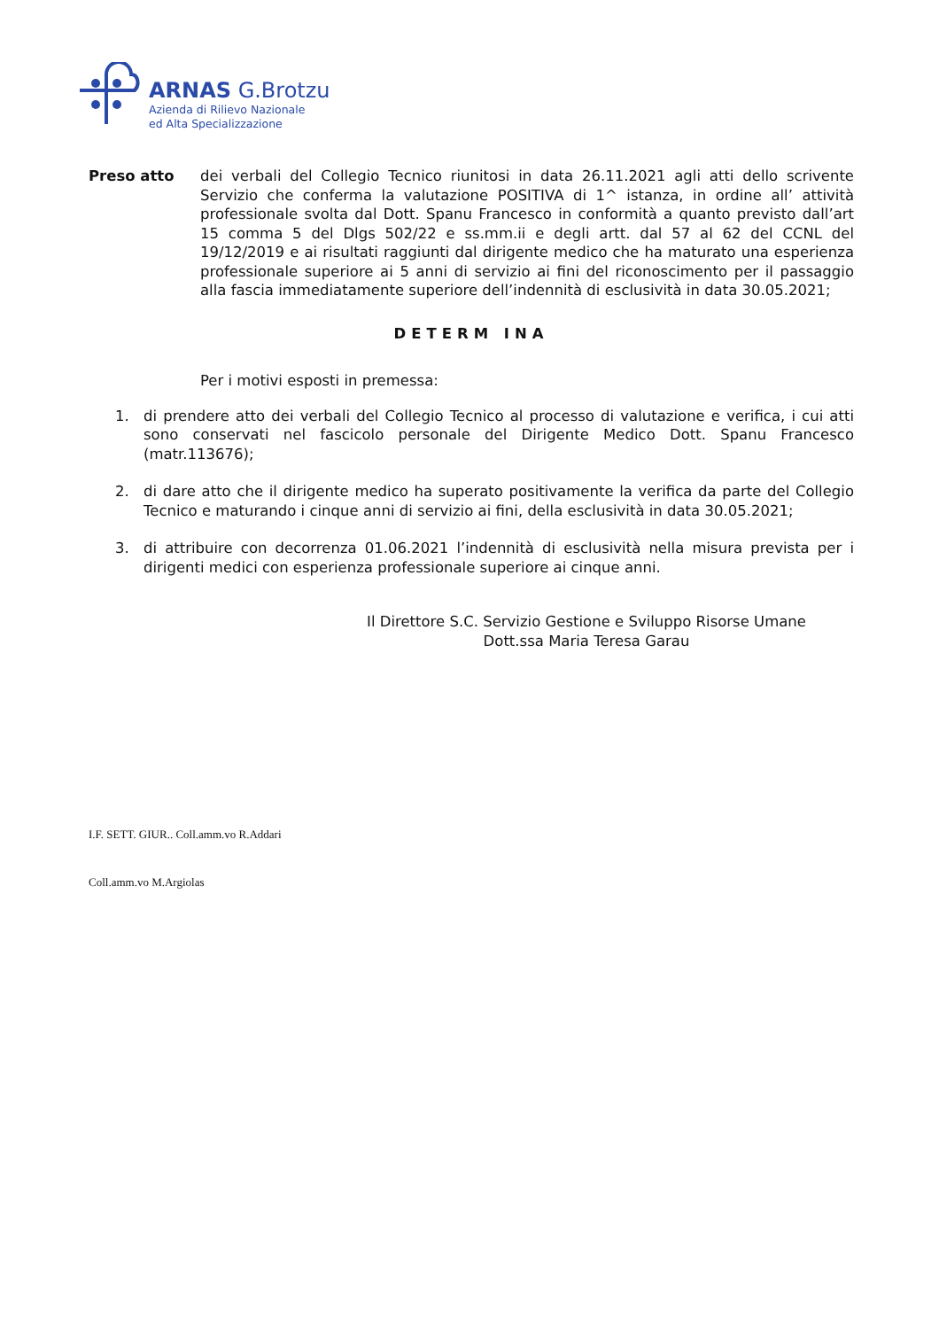ARNAS G.Brotzu
Azienda di Rilievo Nazionale
ed Alta Specializzazione
Preso atto dei verbali del Collegio Tecnico riunitosi in data 26.11.2021 agli atti dello scrivente Servizio che conferma la valutazione POSITIVA di 1^ istanza, in ordine all’ attività professionale svolta dal Dott. Spanu Francesco in conformità a quanto previsto dall’art 15 comma 5 del Dlgs 502/22 e ss.mm.ii e degli artt. dal 57 al 62 del CCNL del 19/12/2019 e ai risultati raggiunti dal dirigente medico che ha maturato una esperienza professionale superiore ai 5 anni di servizio ai fini del riconoscimento per il passaggio alla fascia immediatamente superiore dell’indennità di esclusività in data 30.05.2021;
DETERM INA
Per i motivi esposti in premessa:
1. di prendere atto dei verbali del Collegio Tecnico al processo di valutazione e verifica, i cui atti sono conservati nel fascicolo personale del Dirigente Medico Dott. Spanu Francesco (matr.113676);
2. di dare atto che il dirigente medico ha superato positivamente la verifica da parte del Collegio Tecnico e maturando i cinque anni di servizio ai fini, della esclusività in data 30.05.2021;
3. di attribuire con decorrenza 01.06.2021 l’indennità di esclusività nella misura prevista per i dirigenti medici con esperienza professionale superiore ai cinque anni.
Il Direttore S.C. Servizio Gestione e Sviluppo Risorse Umane
Dott.ssa Maria Teresa Garau
I.F. SETT. GIUR.. Coll.amm.vo R.Addari
Coll.amm.vo M.Argiolas